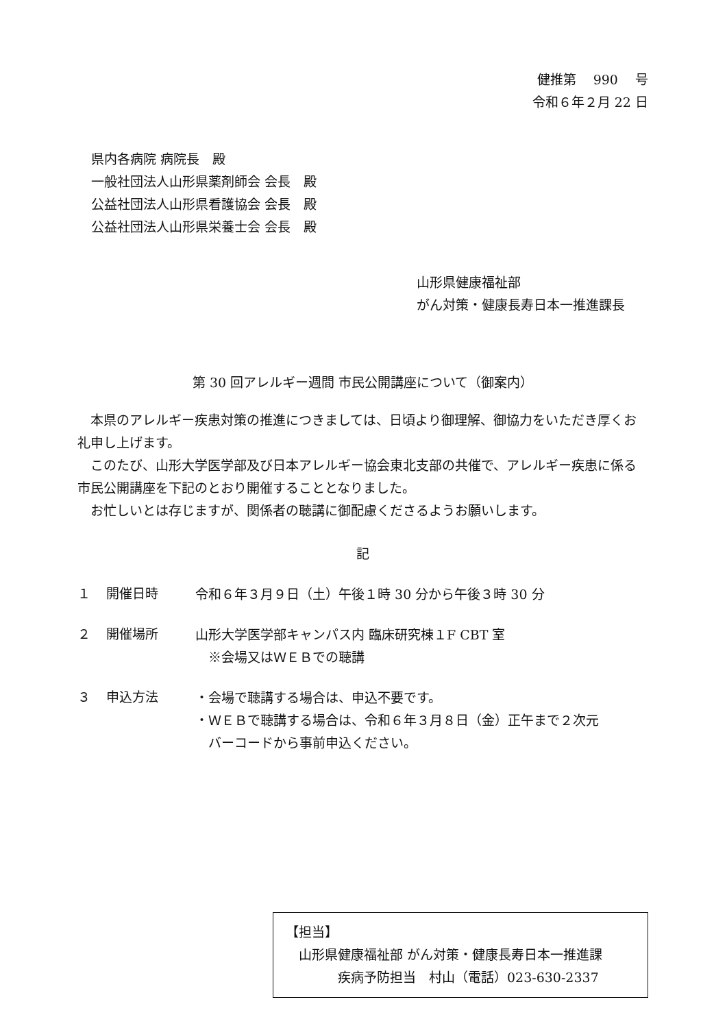健推第　 990　 号
令和６年２月 22 日
県内各病院 病院長　殿
一般社団法人山形県薬剤師会 会長　殿
公益社団法人山形県看護協会 会長　殿
公益社団法人山形県栄養士会 会長　殿
山形県健康福祉部
がん対策・健康長寿日本一推進課長
第 30 回アレルギー週間 市民公開講座について（御案内）
　本県のアレルギー疾患対策の推進につきましては、日頃より御理解、御協力をいただき厚くお礼申し上げます。
　このたび、山形大学医学部及び日本アレルギー協会東北支部の共催で、アレルギー疾患に係る市民公開講座を下記のとおり開催することとなりました。
　お忙しいとは存じますが、関係者の聴講に御配慮くださるようお願いします。
記
１ 開催日時
令和６年３月９日（土）午後１時 30 分から午後３時 30 分
２ 開催場所
山形大学医学部キャンパス内 臨床研究棟１F CBT 室
　※会場又はＷＥＢでの聴講
３ 申込方法
・会場で聴講する場合は、申込不要です。
・ＷＥＢで聴講する場合は、令和６年３月８日（金）正午まで２次元
　バーコードから事前申込ください。
【担当】
　山形県健康福祉部 がん対策・健康長寿日本一推進課
　　　　疾病予防担当　村山（電話）023-630-2337